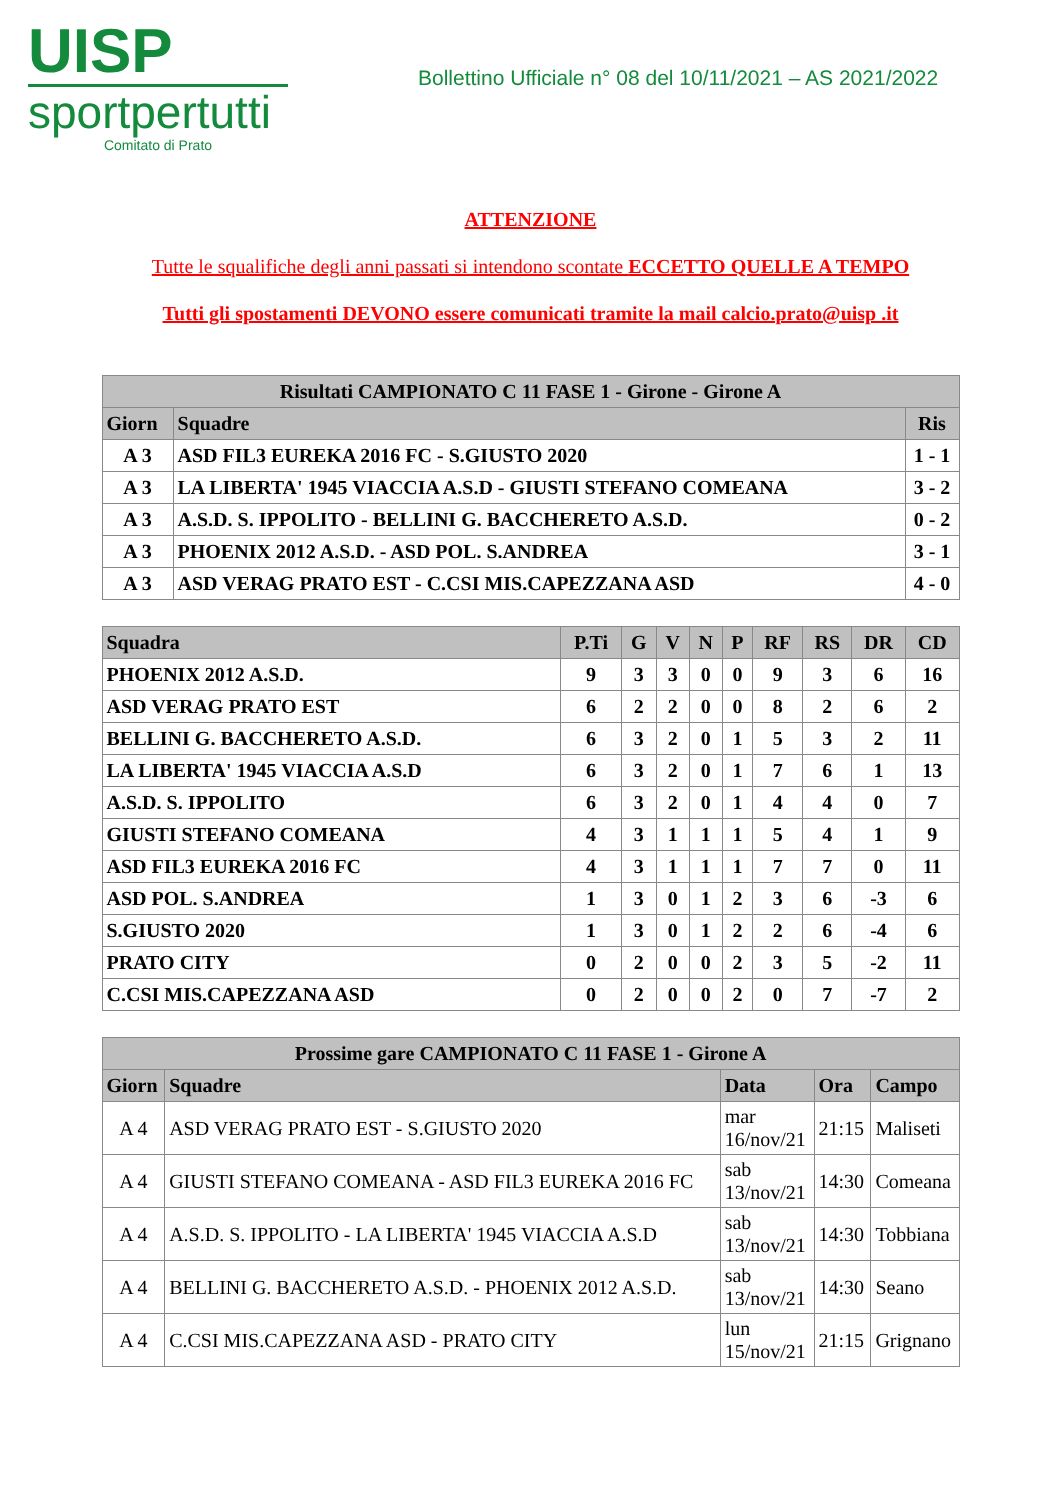UISP
sportpertutti
Comitato di Prato
Bollettino Ufficiale n° 08 del 10/11/2021 – AS 2021/2022
ATTENZIONE
Tutte le squalifiche degli anni passati si intendono scontate ECCETTO QUELLE A TEMPO
Tutti gli spostamenti DEVONO essere comunicati tramite la mail calcio.prato@uisp .it
| Risultati CAMPIONATO C 11 FASE 1 - Girone - Girone A | | |
| --- | --- | --- |
| Giorn | Squadre | Ris |
| A 3 | ASD FIL3 EUREKA 2016 FC - S.GIUSTO 2020 | 1 - 1 |
| A 3 | LA LIBERTA' 1945 VIACCIA A.S.D - GIUSTI STEFANO COMEANA | 3 - 2 |
| A 3 | A.S.D. S. IPPOLITO - BELLINI G. BACCHERETO A.S.D. | 0 - 2 |
| A 3 | PHOENIX 2012 A.S.D. - ASD POL. S.ANDREA | 3 - 1 |
| A 3 | ASD VERAG PRATO EST - C.CSI MIS.CAPEZZANA ASD | 4 - 0 |
| Squadra | P.Ti | G | V | N | P | RF | RS | DR | CD |
| --- | --- | --- | --- | --- | --- | --- | --- | --- | --- |
| PHOENIX 2012 A.S.D. | 9 | 3 | 3 | 0 | 0 | 9 | 3 | 6 | 16 |
| ASD VERAG PRATO EST | 6 | 2 | 2 | 0 | 0 | 8 | 2 | 6 | 2 |
| BELLINI G. BACCHERETO A.S.D. | 6 | 3 | 2 | 0 | 1 | 5 | 3 | 2 | 11 |
| LA LIBERTA' 1945 VIACCIA A.S.D | 6 | 3 | 2 | 0 | 1 | 7 | 6 | 1 | 13 |
| A.S.D. S. IPPOLITO | 6 | 3 | 2 | 0 | 1 | 4 | 4 | 0 | 7 |
| GIUSTI STEFANO COMEANA | 4 | 3 | 1 | 1 | 1 | 5 | 4 | 1 | 9 |
| ASD FIL3 EUREKA 2016 FC | 4 | 3 | 1 | 1 | 1 | 7 | 7 | 0 | 11 |
| ASD POL. S.ANDREA | 1 | 3 | 0 | 1 | 2 | 3 | 6 | -3 | 6 |
| S.GIUSTO 2020 | 1 | 3 | 0 | 1 | 2 | 2 | 6 | -4 | 6 |
| PRATO CITY | 0 | 2 | 0 | 0 | 2 | 3 | 5 | -2 | 11 |
| C.CSI MIS.CAPEZZANA ASD | 0 | 2 | 0 | 0 | 2 | 0 | 7 | -7 | 2 |
| Prossime gare CAMPIONATO C 11 FASE 1 - Girone A | | | | |
| --- | --- | --- | --- | --- |
| Giorn | Squadre | Data | Ora | Campo |
| A 4 | ASD VERAG PRATO EST - S.GIUSTO 2020 | mar 16/nov/21 | 21:15 | Maliseti |
| A 4 | GIUSTI STEFANO COMEANA - ASD FIL3 EUREKA 2016 FC | sab 13/nov/21 | 14:30 | Comeana |
| A 4 | A.S.D. S. IPPOLITO - LA LIBERTA' 1945 VIACCIA A.S.D | sab 13/nov/21 | 14:30 | Tobbiana |
| A 4 | BELLINI G. BACCHERETO A.S.D. - PHOENIX 2012 A.S.D. | sab 13/nov/21 | 14:30 | Seano |
| A 4 | C.CSI MIS.CAPEZZANA ASD - PRATO CITY | lun 15/nov/21 | 21:15 | Grignano |